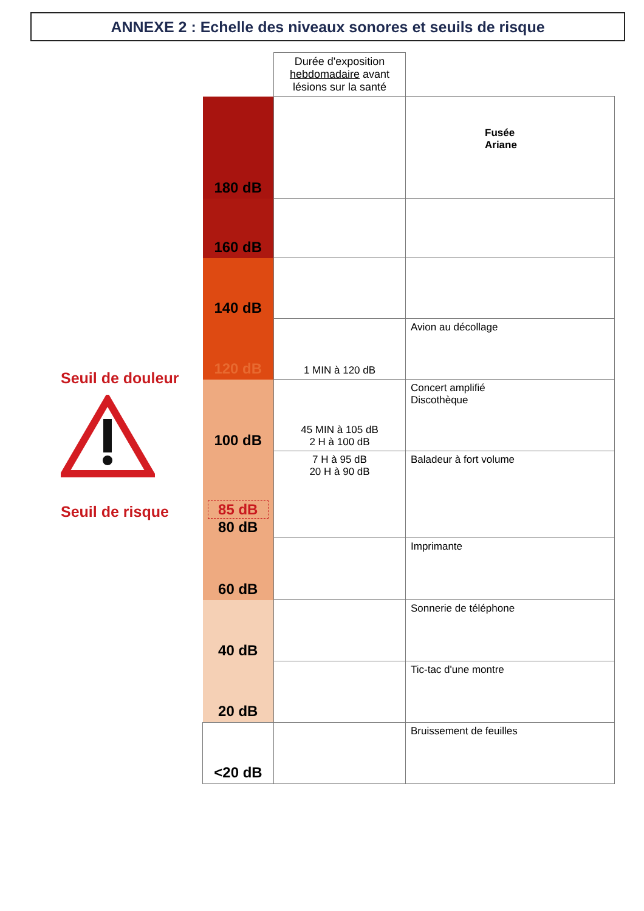ANNEXE 2 : Echelle des niveaux sonores et seuils de risque
Seuil de douleur
Seuil de risque
| | Durée d'exposition hebdomadaire avant lésions sur la santé | |
| 180 dB | | Fusée Ariane |
| 160 dB | | |
| 140 dB | | |
| 120 dB | 1 MIN à 120 dB | Avion au décollage |
| 100 dB | 45 MIN à 105 dB 2 H à 100 dB | Concert amplifié Discothèque |
| 85 dB 80 dB | 7 H à 95 dB 20 H à 90 dB | Baladeur à fort volume |
| 60 dB | | Imprimante |
| 40 dB | | Sonnerie de téléphone |
| 20 dB | | Tic-tac d'une montre |
| <20 dB | | Bruissement de feuilles |